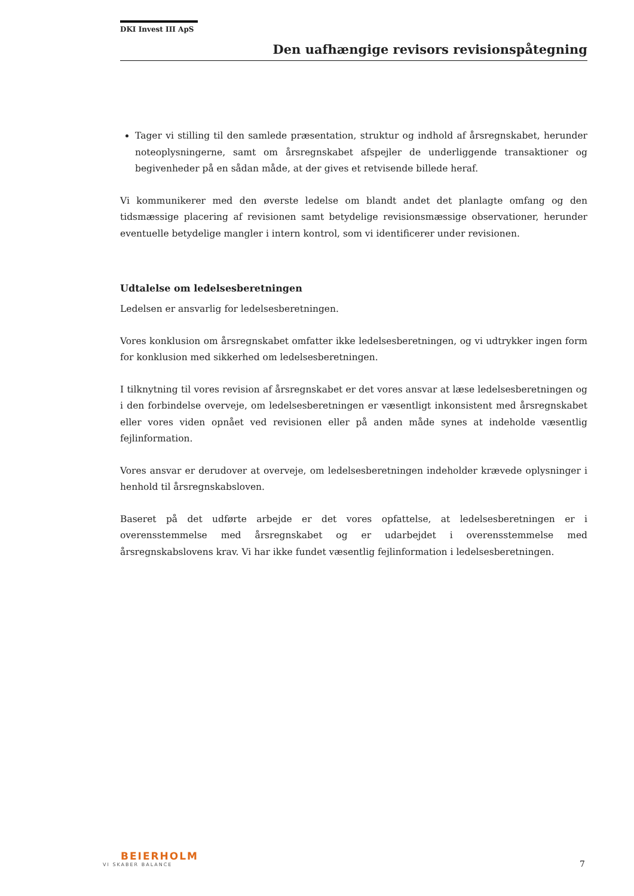DKI Invest III ApS
Den uafhængige revisors revisionspåtegning
Tager vi stilling til den samlede præsentation, struktur og indhold af årsregnskabet, herunder noteoplysningerne, samt om årsregnskabet afspejler de underliggende transaktioner og begivenheder på en sådan måde, at der gives et retvisende billede heraf.
Vi kommunikerer med den øverste ledelse om blandt andet det planlagte omfang og den tidsmæssige placering af revisionen samt betydelige revisionsmæssige observationer, herunder eventuelle betydelige mangler i intern kontrol, som vi identificerer under revisionen.
Udtalelse om ledelsesberetningen
Ledelsen er ansvarlig for ledelsesberetningen.
Vores konklusion om årsregnskabet omfatter ikke ledelsesberetningen, og vi udtrykker ingen form for konklusion med sikkerhed om ledelsesberetningen.
I tilknytning til vores revision af årsregnskabet er det vores ansvar at læse ledelsesberetningen og i den forbindelse overveje, om ledelsesberetningen er væsentligt inkonsistent med årsregnskabet eller vores viden opnået ved revisionen eller på anden måde synes at indeholde væsentlig fejlinformation.
Vores ansvar er derudover at overveje, om ledelsesberetningen indeholder krævede oplysninger i henhold til årsregnskabsloven.
Baseret på det udførte arbejde er det vores opfattelse, at ledelsesberetningen er i overensstemmelse med årsregnskabet og er udarbejdet i overensstemmelse med årsregnskabslovens krav. Vi har ikke fundet væsentlig fejlinformation i ledelsesberetningen.
BEIERHOLM
VI SKABER BALANCE
7